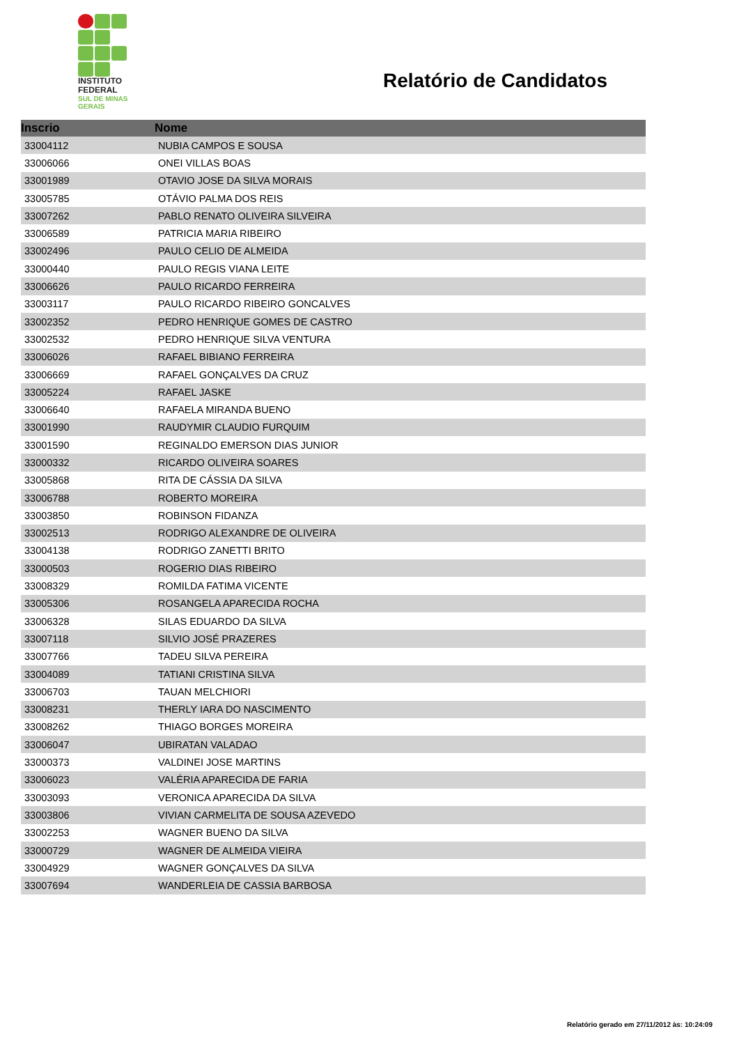INSTITUTO
FEDERAL
SUL DE MINAS
GERAIS
Relatório de Candidatos
| Inscrio | Nome |
| --- | --- |
| 33004112 | NUBIA CAMPOS E SOUSA |
| 33006066 | ONEI VILLAS BOAS |
| 33001989 | OTAVIO JOSE DA SILVA MORAIS |
| 33005785 | OTÁVIO PALMA DOS REIS |
| 33007262 | PABLO RENATO OLIVEIRA SILVEIRA |
| 33006589 | PATRICIA MARIA RIBEIRO |
| 33002496 | PAULO CELIO DE ALMEIDA |
| 33000440 | PAULO REGIS VIANA LEITE |
| 33006626 | PAULO RICARDO FERREIRA |
| 33003117 | PAULO RICARDO RIBEIRO GONCALVES |
| 33002352 | PEDRO HENRIQUE GOMES DE CASTRO |
| 33002532 | PEDRO HENRIQUE SILVA VENTURA |
| 33006026 | RAFAEL BIBIANO FERREIRA |
| 33006669 | RAFAEL GONÇALVES DA CRUZ |
| 33005224 | RAFAEL JASKE |
| 33006640 | RAFAELA MIRANDA BUENO |
| 33001990 | RAUDYMIR CLAUDIO FURQUIM |
| 33001590 | REGINALDO EMERSON DIAS JUNIOR |
| 33000332 | RICARDO OLIVEIRA SOARES |
| 33005868 | RITA DE CÁSSIA DA SILVA |
| 33006788 | ROBERTO MOREIRA |
| 33003850 | ROBINSON FIDANZA |
| 33002513 | RODRIGO ALEXANDRE DE OLIVEIRA |
| 33004138 | RODRIGO ZANETTI BRITO |
| 33000503 | ROGERIO DIAS RIBEIRO |
| 33008329 | ROMILDA FATIMA VICENTE |
| 33005306 | ROSANGELA APARECIDA ROCHA |
| 33006328 | SILAS EDUARDO DA SILVA |
| 33007118 | SILVIO JOSÉ PRAZERES |
| 33007766 | TADEU SILVA PEREIRA |
| 33004089 | TATIANI CRISTINA SILVA |
| 33006703 | TAUAN MELCHIORI |
| 33008231 | THERLY IARA DO NASCIMENTO |
| 33008262 | THIAGO BORGES MOREIRA |
| 33006047 | UBIRATAN VALADAO |
| 33000373 | VALDINEI JOSE MARTINS |
| 33006023 | VALÉRIA APARECIDA DE FARIA |
| 33003093 | VERONICA APARECIDA DA SILVA |
| 33003806 | VIVIAN CARMELITA DE SOUSA AZEVEDO |
| 33002253 | WAGNER BUENO DA SILVA |
| 33000729 | WAGNER DE ALMEIDA VIEIRA |
| 33004929 | WAGNER GONÇALVES DA SILVA |
| 33007694 | WANDERLEIA DE CASSIA BARBOSA |
Relatório gerado em 27/11/2012 às: 10:24:09